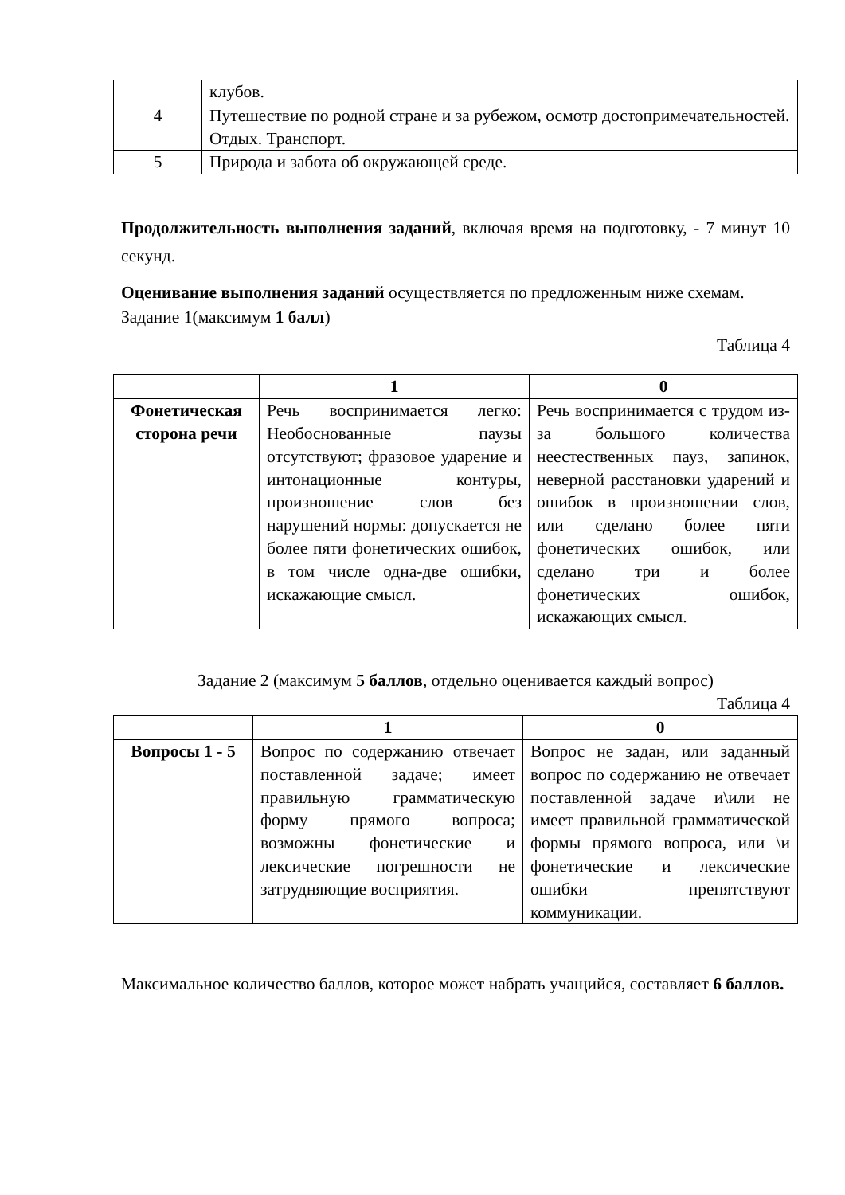| | клубов. |
| 4 | Путешествие по родной стране и за рубежом, осмотр достопримечательностей. Отдых. Транспорт. |
| 5 | Природа и забота об окружающей среде. |
Продолжительность выполнения заданий, включая время на подготовку, - 7 минут 10 секунд.
Оценивание выполнения заданий осуществляется по предложенным ниже схемам.
Задание 1(максимум 1 балл)
Таблица 4
| | 1 | 0 |
| --- | --- | --- |
| Фонетическая сторона речи | Речь воспринимается легко: Необоснованные паузы отсутствуют; фразовое ударение и интонационные контуры, произношение слов без нарушений нормы: допускается не более пяти фонетических ошибок, в том числе одна-две ошибки, искажающие смысл. | Речь воспринимается с трудом из-за большого количества неестественных пауз, запинок, неверной расстановки ударений и ошибок в произношении слов, или сделано более пяти фонетических ошибок, или сделано три и более фонетических ошибок, искажающих смысл. |
Задание 2 (максимум 5 баллов, отдельно оценивается каждый вопрос)
Таблица 4
| | 1 | 0 |
| --- | --- | --- |
| Вопросы 1 - 5 | Вопрос по содержанию отвечает поставленной задаче; имеет правильную грамматическую форму прямого вопроса; возможны фонетические и лексические погрешности не затрудняющие восприятия. | Вопрос не задан, или заданный вопрос по содержанию не отвечает поставленной задаче и\или не имеет правильной грамматической формы прямого вопроса, или \и фонетические и лексические ошибки препятствуют коммуникации. |
Максимальное количество баллов, которое может набрать учащийся, составляет 6 баллов.